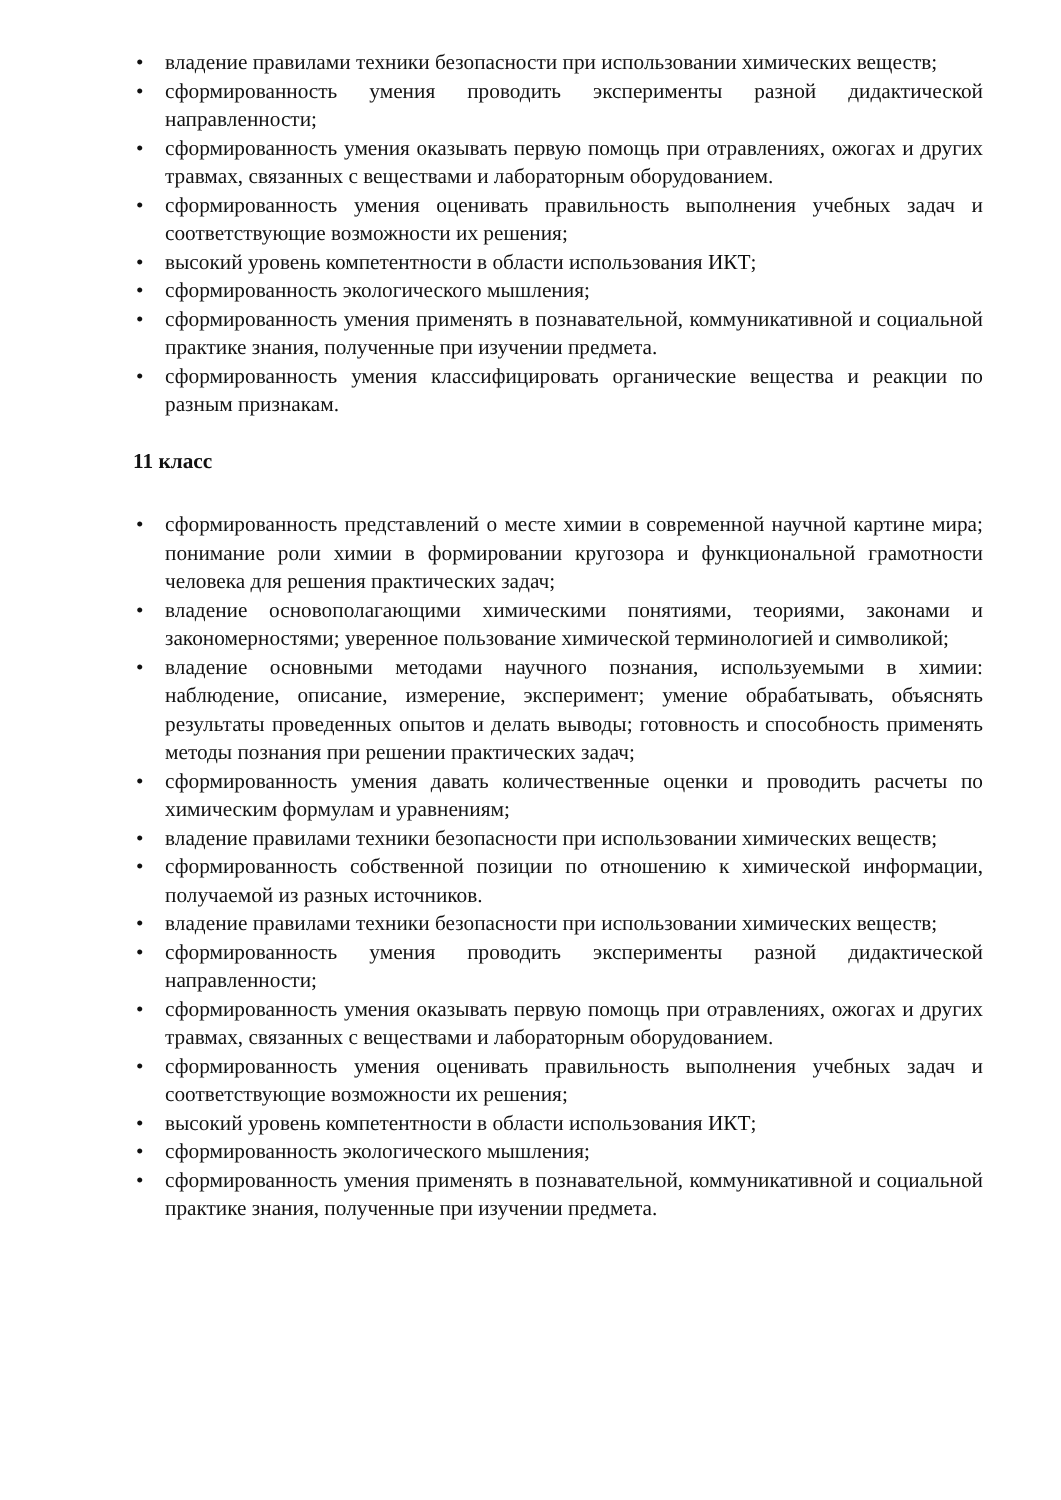• владение правилами техники безопасности при использовании химических веществ;
• сформированность умения проводить эксперименты разной дидактической направленности;
• сформированность умения оказывать первую помощь при отравлениях, ожогах и других травмах, связанных с веществами и лабораторным оборудованием.
• сформированность умения оценивать правильность выполнения учебных задач и соответствующие возможности их решения;
• высокий уровень компетентности в области использования ИКТ;
• сформированность экологического мышления;
• сформированность умения применять в познавательной, коммуникативной и социальной практике знания, полученные при изучении предмета.
• сформированность умения классифицировать органические вещества и реакции по разным признакам.
11 класс
• сформированность представлений о месте химии в современной научной картине мира; понимание роли химии в формировании кругозора и функциональной грамотности человека для решения практических задач;
• владение основополагающими химическими понятиями, теориями, законами и закономерностями; уверенное пользование химической терминологией и символикой;
• владение основными методами научного познания, используемыми в химии: наблюдение, описание, измерение, эксперимент; умение обрабатывать, объяснять результаты проведенных опытов и делать выводы; готовность и способность применять методы познания при решении практических задач;
• сформированность умения давать количественные оценки и проводить расчеты по химическим формулам и уравнениям;
• владение правилами техники безопасности при использовании химических веществ;
• сформированность собственной позиции по отношению к химической информации, получаемой из разных источников.
• владение правилами техники безопасности при использовании химических веществ;
• сформированность умения проводить эксперименты разной дидактической направленности;
• сформированность умения оказывать первую помощь при отравлениях, ожогах и других травмах, связанных с веществами и лабораторным оборудованием.
• сформированность умения оценивать правильность выполнения учебных задач и соответствующие возможности их решения;
• высокий уровень компетентности в области использования ИКТ;
• сформированность экологического мышления;
• сформированность умения применять в познавательной, коммуникативной и социальной практике знания, полученные при изучении предмета.